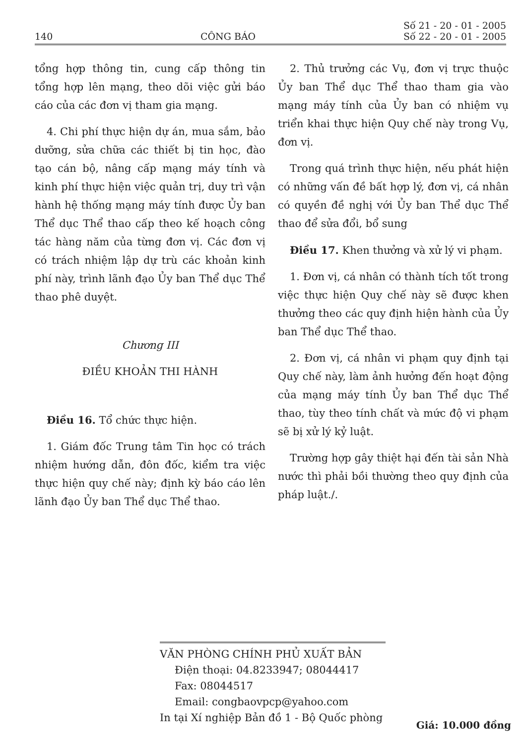140 CÔNG BÁO Số 21 - 20 - 01 - 2005
Số 22 - 20 - 01 - 2005
tổng hợp thông tin, cung cấp thông tin tổng hợp lên mạng, theo dõi việc gửi báo cáo của các đơn vị tham gia mạng.
4. Chi phí thực hiện dự án, mua sắm, bảo dưỡng, sửa chữa các thiết bị tin học, đào tạo cán bộ, nâng cấp mạng máy tính và kinh phí thực hiện việc quản trị, duy trì vận hành hệ thống mạng máy tính được Ủy ban Thể dục Thể thao cấp theo kế hoạch công tác hàng năm của từng đơn vị. Các đơn vị có trách nhiệm lập dự trù các khoản kinh phí này, trình lãnh đạo Ủy ban Thể dục Thể thao phê duyệt.
Chương III
ĐIỀU KHOẢN THI HÀNH
Điều 16. Tổ chức thực hiện.
1. Giám đốc Trung tâm Tin học có trách nhiệm hướng dẫn, đôn đốc, kiểm tra việc thực hiện quy chế này; định kỳ báo cáo lên lãnh đạo Ủy ban Thể dục Thể thao.
2. Thủ trưởng các Vụ, đơn vị trực thuộc Ủy ban Thể dục Thể thao tham gia vào mạng máy tính của Ủy ban có nhiệm vụ triển khai thực hiện Quy chế này trong Vụ, đơn vị.
Trong quá trình thực hiện, nếu phát hiện có những vấn đề bất hợp lý, đơn vị, cá nhân có quyền đề nghị với Ủy ban Thể dục Thể thao để sửa đổi, bổ sung
Điều 17. Khen thưởng và xử lý vi phạm.
1. Đơn vị, cá nhân có thành tích tốt trong việc thực hiện Quy chế này sẽ được khen thưởng theo các quy định hiện hành của Ủy ban Thể dục Thể thao.
2. Đơn vị, cá nhân vi phạm quy định tại Quy chế này, làm ảnh hưởng đến hoạt động của mạng máy tính Ủy ban Thể dục Thể thao, tùy theo tính chất và mức độ vi phạm sẽ bị xử lý kỷ luật.
Trường hợp gây thiệt hại đến tài sản Nhà nước thì phải bồi thường theo quy định của pháp luật./.
VĂN PHÒNG CHÍNH PHỦ XUẤT BẢN
Điện thoại: 04.8233947; 08044417
Fax: 08044517
Email: congbaovpcp@yahoo.com
In tại Xí nghiệp Bản đồ 1 - Bộ Quốc phòng
Giá: 10.000 đồng